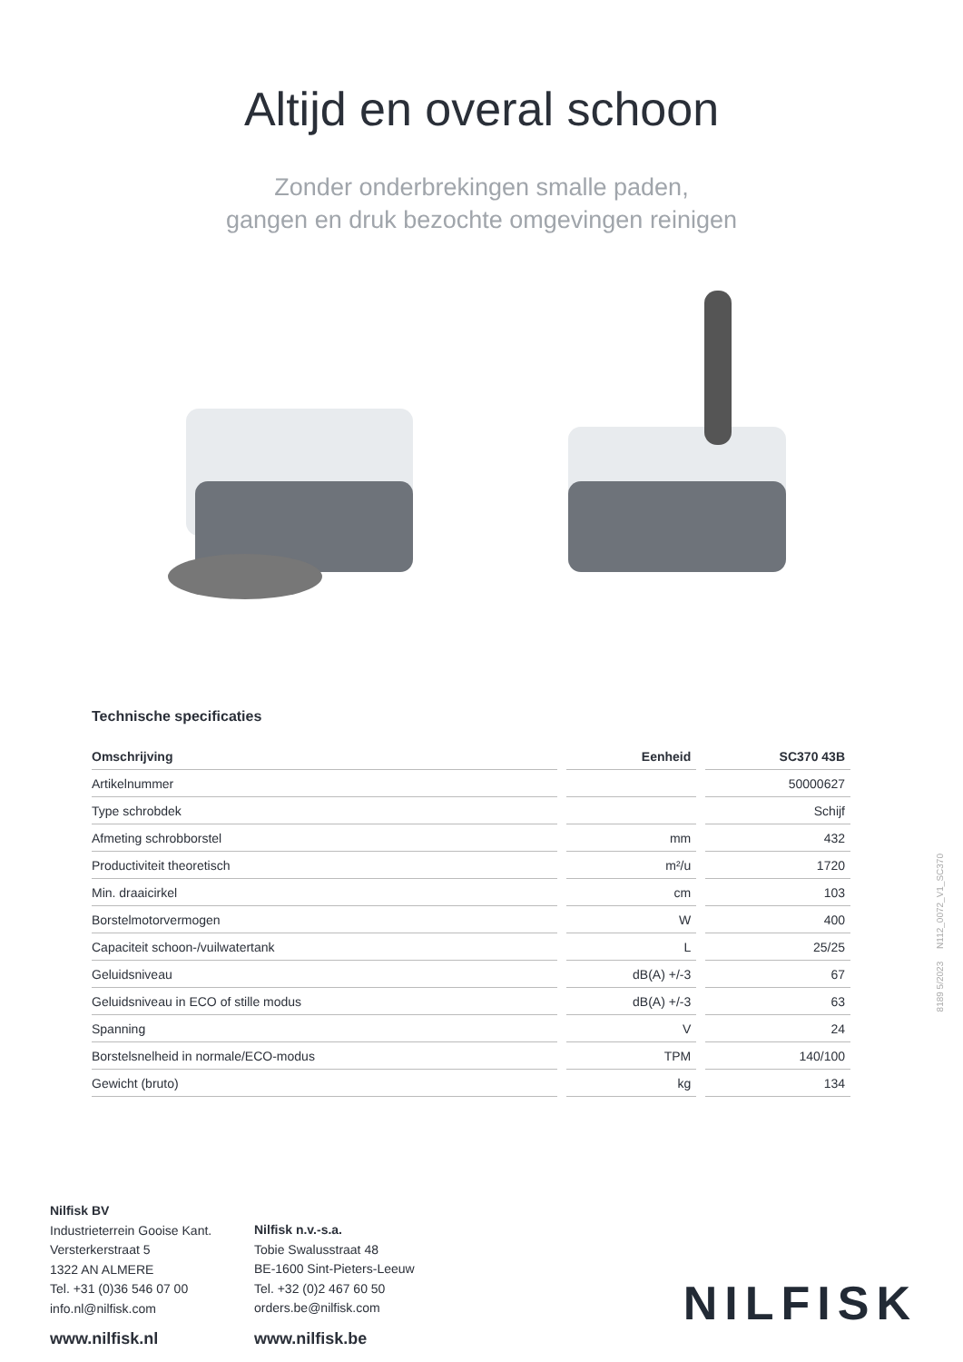Altijd en overal schoon
Zonder onderbrekingen smalle paden,
gangen en druk bezochte omgevingen reinigen
Technische specificaties
| Omschrijving | Eenheid | SC370 43B |
| --- | --- | --- |
| Artikelnummer | | 50000627 |
| Type schrobdek | | Schijf |
| Afmeting schrobborstel | mm | 432 |
| Productiviteit theoretisch | m²/u | 1720 |
| Min. draaicirkel | cm | 103 |
| Borstelmotorvermogen | W | 400 |
| Capaciteit schoon-/vuilwatertank | L | 25/25 |
| Geluidsniveau | dB(A) +/-3 | 67 |
| Geluidsniveau in ECO of stille modus | dB(A) +/-3 | 63 |
| Spanning | V | 24 |
| Borstelsnelheid in normale/ECO-modus | TPM | 140/100 |
| Gewicht (bruto) | kg | 134 |
8189 5/2023 N112_0072_V1_SC370
Nilfisk BV
Industrieterrein Gooise Kant.
Versterkerstraat 5
1322 AN ALMERE
Tel. +31 (0)36 546 07 00
info.nl@nilfisk.com
www.nilfisk.nl
Nilfisk n.v.-s.a.
Tobie Swalusstraat 48
BE-1600 Sint-Pieters-Leeuw
Tel. +32 (0)2 467 60 50
orders.be@nilfisk.com
www.nilfisk.be
NILFISK